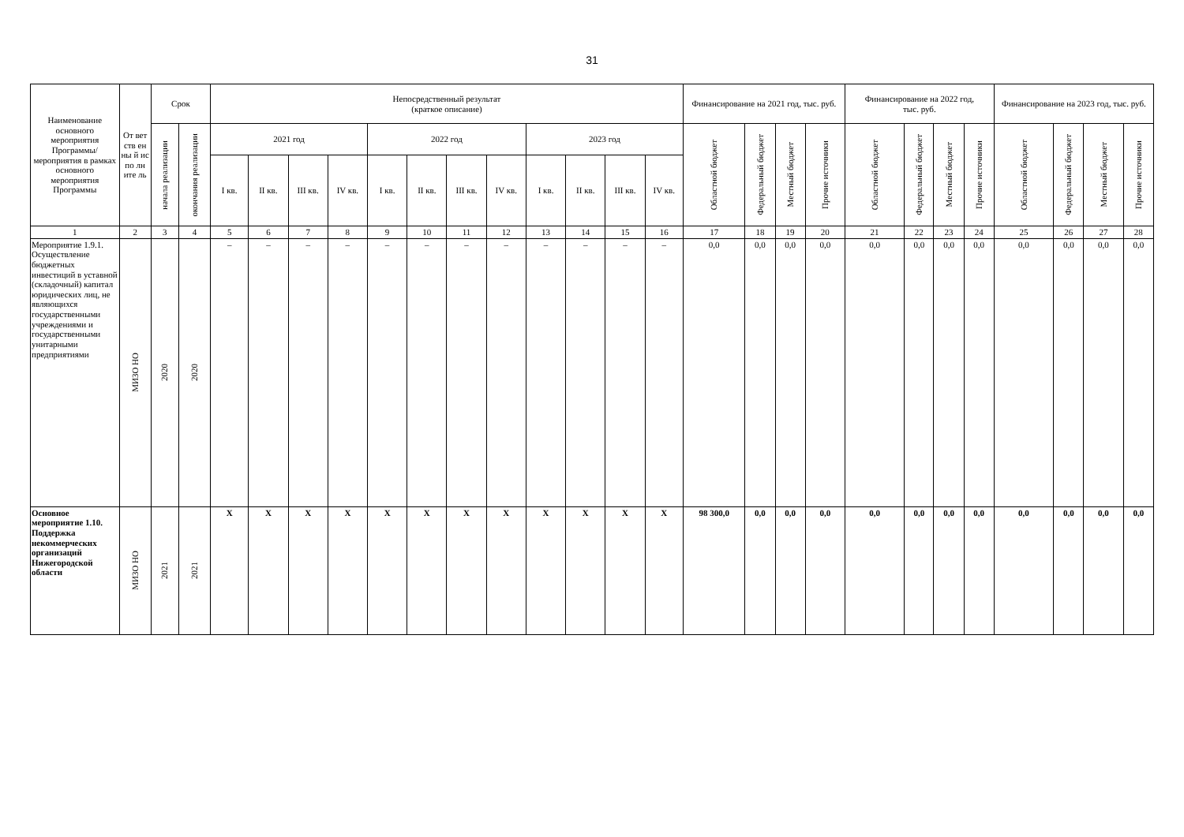31
| Наименование основного мероприятия Программы/ мероприятия в рамках основного мероприятия Программы | От вет ств ен ны й ис по лн ите ль | Срок | | Непосредственный результат (краткое описание) | | | | | | | | | | | | Финансирование на 2021 год, тыс. руб. | | | | Финансирование на 2022 год, тыс. руб. | | | | Финансирование на 2023 год, тыс. руб. | | | |
| --- | --- | --- | --- | --- | --- | --- | --- | --- | --- | --- | --- | --- | --- | --- | --- | --- | --- | --- | --- | --- | --- | --- | --- | --- | --- | --- | --- |
| | | начала реализации | окончания реализации | 2021 год | | | | 2022 год | | | | 2023 год | | | | Областной бюджет | Федеральный бюджет | Местный бюджет | Прочие источники | Областной бюджет | Федеральный бюджет | Местный бюджет | Прочие источники | Областной бюджет | Федеральный бюджет | Местный бюджет | Прочие источники |
| | | | | I кв. | II кв. | III кв. | IV кв. | I кв. | II кв. | III кв. | IV кв. | I кв. | II кв. | III кв. | IV кв. | | | | | | | | | | | | |
| 1 | 2 | 3 | 4 | 5 | 6 | 7 | 8 | 9 | 10 | 11 | 12 | 13 | 14 | 15 | 16 | 17 | 18 | 19 | 20 | 21 | 22 | 23 | 24 | 25 | 26 | 27 | 28 |
| Мероприятие 1.9.1. Осуществление бюджетных инвестиций в уставной (складочный) капитал юридических лиц, не являющихся государственными учреждениями и государственными унитарными предприятиями | МИЗО НО | 2020 | 2020 | – | – | – | – | – | – | – | – | – | – | – | – | 0,0 | 0,0 | 0,0 | 0,0 | 0,0 | 0,0 | 0,0 | 0,0 | 0,0 | 0,0 | 0,0 | 0,0 |
| Основное мероприятие 1.10. Поддержка некоммерческих организаций Нижегородской области | МИЗО НО | 2021 | 2021 | X | X | X | X | X | X | X | X | X | X | X | X | 98 300,0 | 0,0 | 0,0 | 0,0 | 0,0 | 0,0 | 0,0 | 0,0 | 0,0 | 0,0 | 0,0 | 0,0 |